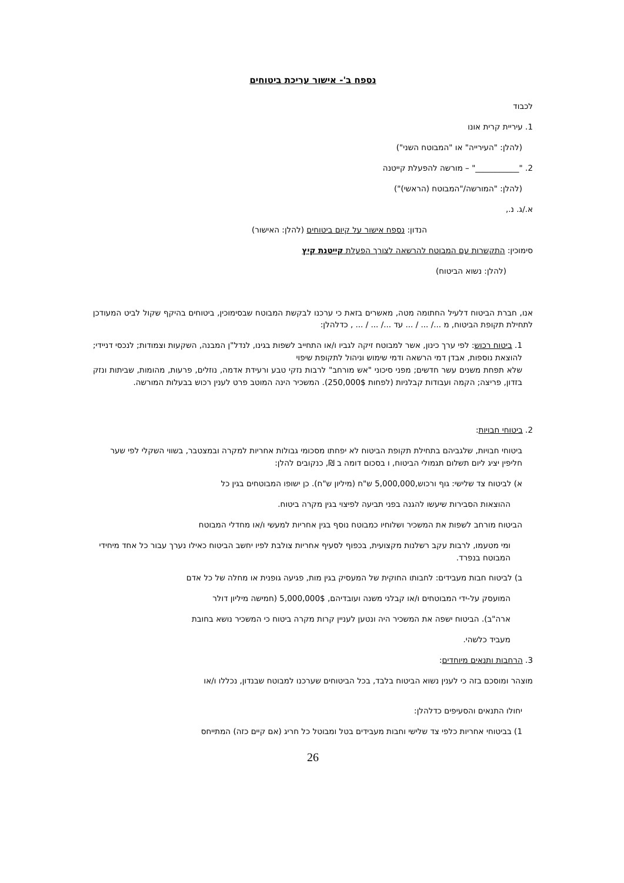נספח ב'- אישור עריכת ביטוחים
לכבוד
1. עיריית קרית אונו
(להלן: "העירייה" או "המבוטח השני")
2. "___________" – מורשה להפעלת קייטנה
(להלן: "המורשה/"המבוטח (הראשי)")
א./ג. נ.,
הנדון: נספח אישור על קיום ביטוחים (להלן: האישור)
סימוכין: התקשרות עם המבוטח להרשאה לצורך הפעלת קייטנת קיץ
(להלן: נשוא הביטוח)
אנו, חברת הביטוח דלעיל החתומה מטה, מאשרים בזאת כי ערכנו לבקשת המבוטח שבסימוכין, ביטוחים בהיקף שקול לביט המעודכן לתחילת תקופת הביטוח, מ .../ ... / ... עד .../ ... / ... , כדלהלן:
1. ביטוח רכוש: לפי ערך כינון, אשר למבוטח זיקה לגביו ו/או התחייב לשפות בגינו, לנדל"ן המבנה, השקעות וצמודות; לנכסי דניידי; להוצאת נוספות, אבדן דמי הרשאה ודמי שימוש וניהול לתקופת שיפוי
שלא תפחת משנים עשר חדשים; מפני סיכוני "אש מורחב" לרבות נזקי טבע ורעידת אדמה, נוזלים, פרעות, מהומות, שביתות ונזק בזדון, פריצה; הקמה ועבודות קבלניות (לפחות 250,000$). המשכיר הינה המוטב פרט לענין רכוש בבעלות המורשה.
2. ביטוחי חבויות:
ביטוחי חבויות, שלגביהם בתחילת תקופת הביטוח לא יפחתו מסכומי גבולות אחריות למקרה ובמצטבר, בשווי השקלי לפי שער חליפין יציג ליום תשלום תגמולי הביטוח, ו בסכום דומה ב ₪, כנקובים להלן:
א) לביטוח צד שלישי: גוף ורכוש,5,000,000 ש"ח (מיליון ש"ח). כן ישופו המבוטחים בגין כל
ההוצאות הסבירות שיעשו להגנה בפני תביעה לפיצוי בגין מקרה ביטוח.
הביטוח מורחב לשפות את המשכיר ושלוחיו כמבוטח נוסף בגין אחריות למעשי ו/או מחדלי המבוטח
ומי מטעמו, לרבות עקב רשלנות מקצועית, בכפוף לסעיף אחריות צולבת לפיו יחשב הביטוח כאילו נערך עבור כל אחד מיחידי המבוטח בנפרד.
ב) לביטוח חבות מעבידים: לחבותו החוקית של המעסיק בגין מות, פגיעה גופנית או מחלה של כל אדם
המועסק על-ידי המבוטחים ו/או קבלני משנה ועובדיהם, 5,000,000$ (חמישה מיליון דולר
ארה"ב). הביטוח ישפה את המשכיר היה ונטען לעניין קרות מקרה ביטוח כי המשכיר נושא בחובת
מעביד כלשהי.
3. הרחבות ותנאים מיוחדים:
מוצהר ומוסכם בזה כי לענין נשוא הביטוח בלבד, בכל הביטוחים שערכנו למבוטח שבנדון, נכללו ו/או
יחולו התנאים והסעיפים כדלהלן:
1) בביטוחי אחריות כלפי צד שלישי וחבות מעבידים בטל ומבוטל כל חריג (אם קיים כזה) המתייחס
26